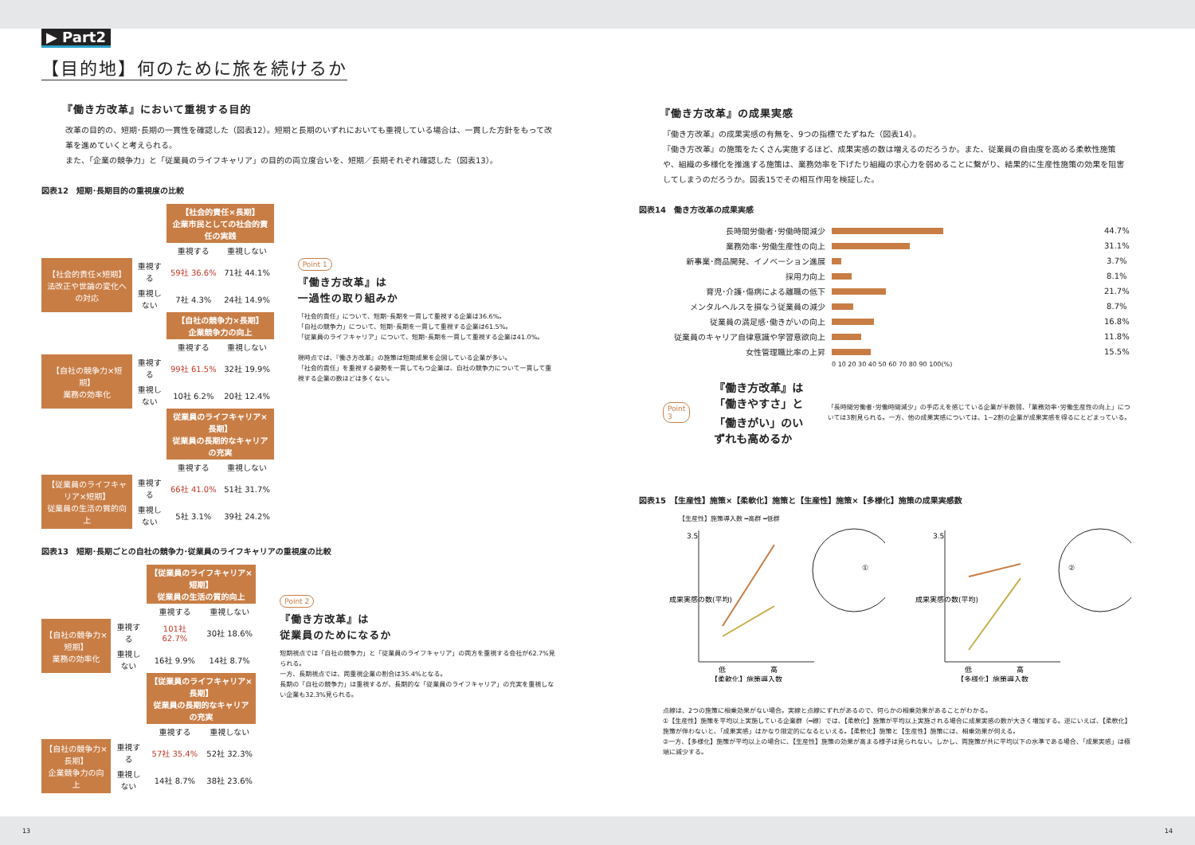▶ Part2
【目的地】何のために旅を続けるか
『働き方改革』において重視する目的
改革の目的の、短期･長期の一貫性を確認した（図表12）。短期と長期のいずれにおいても重視している場合は、一貫した方針をもって改革を進めていくと考えられる。
また、「企業の競争力」と「従業員のライフキャリア」の目的の両立度合いを、短期／長期それぞれ確認した（図表13）。
図表12　短期･長期目的の重視度の比較
| | | 【社会的責任×長期】 企業市民としての社会的責任の実践 | |
| | | 重視する | 重視しない |
| 【社会的責任×短期】 法改正や世論の変化への対応 | 重視する | 59社 36.6% | 71社 44.1% |
| | 重視しない | 7社 4.3% | 24社 14.9% |
| | | 【自社の競争力×長期】 企業競争力の向上 | |
| | | 重視する | 重視しない |
| 【自社の競争力×短期】 業務の効率化 | 重視する | 99社 61.5% | 32社 19.9% |
| | 重視しない | 10社 6.2% | 20社 12.4% |
| | | 従業員のライフキャリア×長期】 従業員の長期的なキャリアの充実 | |
| | | 重視する | 重視しない |
| 【従業員のライフキャリア×短期】 従業員の生活の質的向上 | 重視する | 66社 41.0% | 51社 31.7% |
| | 重視しない | 5社 3.1% | 39社 24.2% |
Point 1
『働き方改革』は
一過性の取り組みか
「社会的責任」について、短期･長期を一貫して重視する企業は36.6%。
「自社の競争力」について、短期･長期を一貫して重視する企業は61.5%。
「従業員のライフキャリア」について、短期･長期を一貫して重視する企業は41.0%。
現時点では、『働き方改革』の施策は短期成果を企図している企業が多い。
「社会的責任」を重視する姿勢を一貫してもつ企業は、自社の競争力について一貫して重視する企業の数ほどは多くない。
図表13　短期･長期ごとの自社の競争力･従業員のライフキャリアの重視度の比較
| | | 【従業員のライフキャリア×短期】 従業員の生活の質的向上 | |
| | | 重視する | 重視しない |
| 【自社の競争力×短期】 業務の効率化 | 重視する | 101社 62.7% | 30社 18.6% |
| | 重視しない | 16社 9.9% | 14社 8.7% |
| | | 【従業員のライフキャリア×長期】 従業員の長期的なキャリアの充実 | |
| | | 重視する | 重視しない |
| 【自社の競争力×長期】 企業競争力の向上 | 重視する | 57社 35.4% | 52社 32.3% |
| | 重視しない | 14社 8.7% | 38社 23.6% |
Point 2
『働き方改革』は
従業員のためになるか
短期視点では「自社の競争力」と「従業員のライフキャリア」の両方を重視する会社が62.7%見られる。
一方、長期視点では、両重視企業の割合は35.4%となる。
長期の「自社の競争力」は重視するが、長期的な「従業員のライフキャリア」の充実を重視しない企業も32.3%見られる。
『働き方改革』の成果実感
『働き方改革』の成果実感の有無を、9つの指標でたずねた（図表14）。
『働き方改革』の施策をたくさん実施するほど、成果実感の数は増えるのだろうか。また、従業員の自由度を高める柔軟性施策や、組織の多様化を推進する施策は、業務効率を下げたり組織の求心力を弱めることに繋がり、結果的に生産性施策の効果を阻害してしまうのだろうか。図表15でその相互作用を検証した。
図表14　働き方改革の成果実感
| 長時間労働者･労働時間減少 | | 44.7% |
| 業務効率･労働生産性の向上 | | 31.1% |
| 新事業･商品開発、イノベーション進展 | | 3.7% |
| 採用力向上 | | 8.1% |
| 育児･介護･傷病による離職の低下 | | 21.7% |
| メンタルヘルスを損なう従業員の減少 | | 8.7% |
| 従業員の満足感･働きがいの向上 | | 16.8% |
| 従業員のキャリア自律意識や学習意欲向上 | | 11.8% |
| 女性管理職比率の上昇 | | 15.5% |
| | 0 10 20 30 40 50 60 70 80 90 100(%) | |
Point 3 『働き方改革』は「働きやすさ」と
「働きがい」のいずれも高めるか 「長時間労働者･労働時間減少」の手応えを感じている企業が半数弱、「業務効率･労働生産性の向上」については3割見られる。一方、他の成果実感については、1~2割の企業が成果実感を得るにとどまっている。
図表15　【生産性】施策×【柔軟化】施策と【生産性】施策×【多様化】施策の成果実感数
【生産性】施策導入数 ━高群 ━低群
成果実感の数(平均)
低
高
【柔軟化】施策導入数
①
3.5
成果実感の数(平均)
低
高
【多様化】施策導入数
②
3.5
点線は、2つの施策に相乗効果がない場合。実線と点線にずれがあるので、何らかの相乗効果があることがわかる。
①【生産性】施策を平均以上実施している企業群（━線）では、【柔軟化】施策が平均以上実施される場合に成果実感の数が大きく増加する。逆にいえば、【柔軟化】施策が伴わないと、「成果実感」はかなり限定的になるといえる。【柔軟化】施策と【生産性】施策には、相乗効果が伺える。
②一方、【多様化】施策が平均以上の場合に、【生産性】施策の効果が高まる様子は見られない。しかし、両施策が共に平均以下の水準である場合、「成果実感」は極端に減少する。
13 14